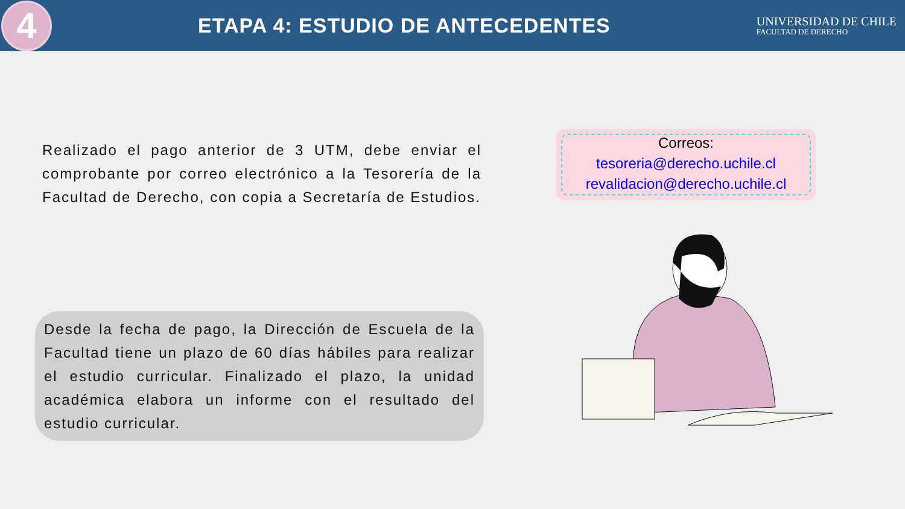4
ETAPA 4: ESTUDIO DE ANTECEDENTES
UNIVERSIDAD DE CHILE
FACULTAD DE DERECHO
Realizado el pago anterior de 3 UTM, debe enviar el comprobante por correo electrónico a la Tesorería de la Facultad de Derecho, con copia a Secretaría de Estudios.
Correos:
tesoreria@derecho.uchile.cl
revalidacion@derecho.uchile.cl
Desde la fecha de pago, la Dirección de Escuela de la Facultad tiene un plazo de 60 días hábiles para realizar el estudio curricular. Finalizado el plazo, la unidad académica elabora un informe con el resultado del estudio curricular.